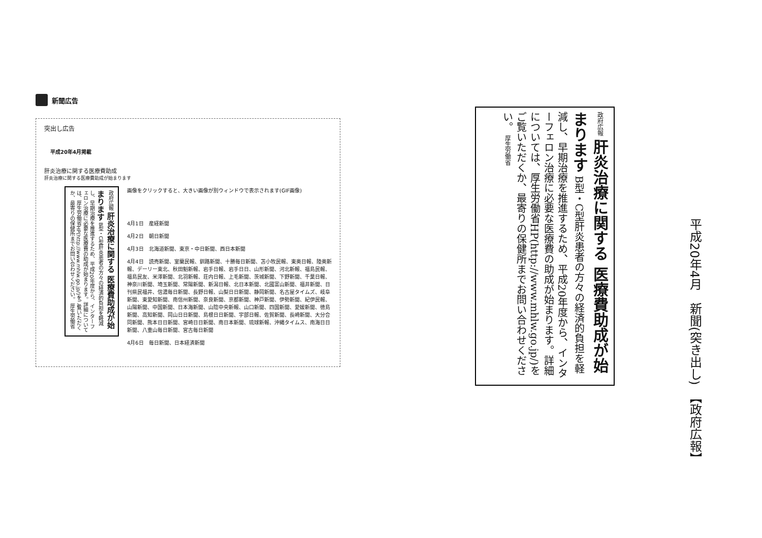新聞広告
突出し広告
平成20年4月掲載
肝炎治療に関する医療費助成
肝炎治療に関する医療費助成が始まります
政府広報 肝炎治療に関する 医療費助成が始まります B型・C型肝炎患者の方々の経済的負担を軽減し、早期治療を推進するため、平成20年度から、インターフェロン治療に必要な医療費の助成が始まります。詳細については、厚生労働省HP(http://www.mhlw.go.jp/)をご覧いただくか、最寄りの保健所までお問い合わせください。 厚生労働省
画像をクリックすると、大きい画像が別ウィンドウで表示されます(GIF画像)
4月1日　産経新聞
4月2日　朝日新聞
4月3日　北海道新聞、東京・中日新聞、西日本新聞
4月4日　読売新聞、室蘭民報、釧路新聞、十勝毎日新聞、苫小牧民報、東奥日報、陸奥新報、デーリー東北、秋田魁新報、岩手日報、岩手日日、山形新聞、河北新報、福島民報、福島民友、米澤新聞、北羽新報、荘内日報、上毛新聞、茨城新聞、下野新聞、千葉日報、神奈川新聞、埼玉新聞、常陽新聞、新潟日報、北日本新聞、北國富山新聞、福井新聞、日刊県民福井、信濃毎日新聞、長野日報、山梨日日新聞、静岡新聞、名古屋タイムズ、岐阜新聞、東愛知新聞、南信州新聞、奈良新聞、京都新聞、神戸新聞、伊勢新聞、紀伊民報、山陽新聞、中国新聞、日本海新聞、山陰中央新報、山口新聞、四国新聞、愛媛新聞、徳島新聞、高知新聞、岡山日日新聞、島根日日新聞、宇部日報、佐賀新聞、長崎新聞、大分合同新聞、熊本日日新聞、宮崎日日新聞、南日本新聞、琉球新報、沖縄タイムス、南海日日新聞、八重山毎日新聞、宮古毎日新聞
4月6日　毎日新聞、日本経済新聞
政府広報 肝炎治療に関する 医療費助成が始まります B型・C型肝炎患者の方々の経済的負担を軽減し、早期治療を推進するため、平成20年度から、インターフェロン治療に必要な医療費の助成が始まります。詳細については、厚生労働省HP(http://www.mhlw.go.jp/)をご覧いただくか、最寄りの保健所までお問い合わせください。 厚生労働省
平成20年4月　新聞(突き出し)　【政府広報】